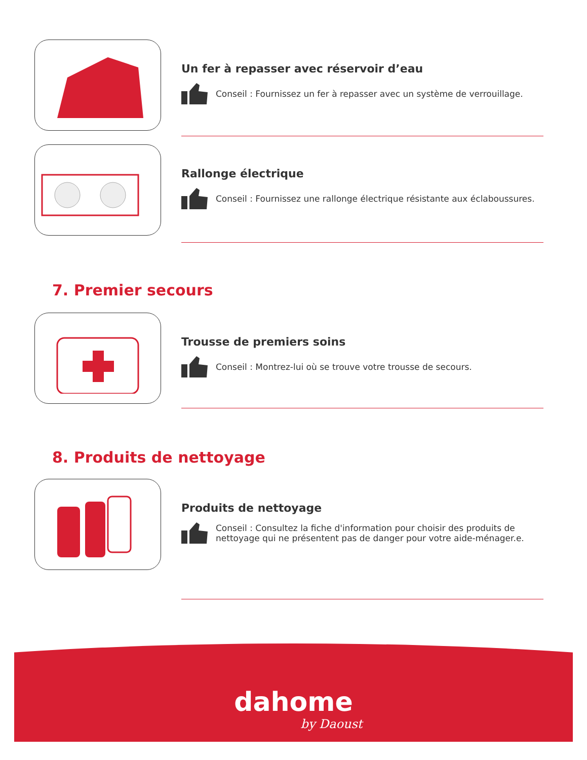Un fer à repasser avec réservoir d’eau
Conseil : Fournissez un fer à repasser avec un système de verrouillage.
Rallonge électrique
Conseil : Fournissez une rallonge électrique résistante aux éclaboussures.
7. Premier secours
Trousse de premiers soins
Conseil : Montrez-lui où se trouve votre trousse de secours.
8. Produits de nettoyage
Produits de nettoyage
Conseil : Consultez la fiche d'information pour choisir des produits de nettoyage qui ne présentent pas de danger pour votre aide-ménager.e.
dahome
by Daoust